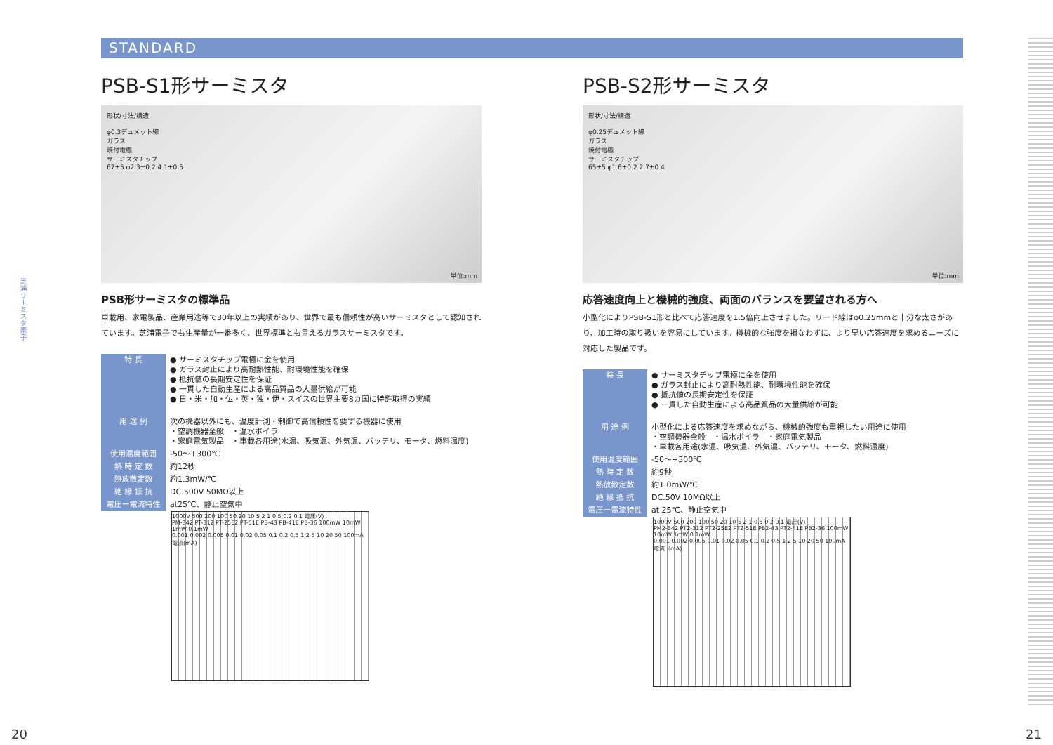STANDARD
芝浦サーミスタ素子
PSB-S1形サーミスタ
形状/寸法/構造
φ0.3デュメット線
ガラス
焼付電極
サーミスタチップ
67±5 φ2.3±0.2 4.1±0.5
単位:mm
PSB形サーミスタの標準品
車載用、家電製品、産業用途等で30年以上の実績があり、世界で最も信頼性が高いサーミスタとして認知されています。芝浦電子でも生産量が一番多く、世界標準とも言えるガラスサーミスタです。
| 特 長 | ● サーミスタチップ電極に金を使用 ● ガラス封止により高耐熱性能、耐環境性能を確保 ● 抵抗値の長期安定性を保証 ● 一貫した自動生産による高品質品の大量供給が可能 ● 日・米・加・仏・英・独・伊・スイスの世界主要8カ国に特許取得の実績 |
| 用 途 例 | 次の機器以外にも、温度計測・制御で高信頼性を要する機器に使用 ・空調機器全般 ・温水ボイラ ・家庭電気製品 ・車載各用途(水温、吸気温、外気温、バッテリ、モータ、燃料温度) |
| 使用温度範囲 | -50～+300℃ |
| 熱 時 定 数 | 約12秒 |
| 熱放散定数 | 約1.3mW/℃ |
| 絶 縁 抵 抗 | DC.500V 50MΩ以上 |
| 電圧ー電流特性 | at25℃、静止空気中 |
1000V 500 200 100 50 20 10 5 2 1 0.5 0.2 0.1 電圧(V)
PM-342 PT-312 PT-25E2 PT-51E PB-43 PB-41E PB-36 100mW 10mW 1mW 0.1mW
0.001 0.002 0.005 0.01 0.02 0.05 0.1 0.2 0.5 1 2 5 10 20 50 100mA 電流(mA)
PSB-S2形サーミスタ
形状/寸法/構造
φ0.25デュメット線
ガラス
焼付電極
サーミスタチップ
65±5 φ1.6±0.2 2.7±0.4
単位:mm
応答速度向上と機械的強度、両面のバランスを要望される方へ
小型化によりPSB-S1形と比べて応答速度を1.5倍向上させました。リード線はφ0.25mmと十分な太さがあり、加工時の取り扱いを容易にしています。機械的な強度を損なわずに、より早い応答速度を求めるニーズに対応した製品です。
| 特 長 | ● サーミスタチップ電極に金を使用 ● ガラス封止により高耐熱性能、耐環境性能を確保 ● 抵抗値の長期安定性を保証 ● 一貫した自動生産による高品質品の大量供給が可能 |
| 用 途 例 | 小型化による応答速度を求めながら、機械的強度も重視したい用途に使用 ・空調機器全般 ・温水ボイラ ・家庭電気製品 ・車載各用途(水温、吸気温、外気温、バッテリ、モータ、燃料温度) |
| 使用温度範囲 | -50～+300℃ |
| 熱 時 定 数 | 約9秒 |
| 熱放散定数 | 約1.0mW/℃ |
| 絶 縁 抵 抗 | DC.50V 10MΩ以上 |
| 電圧ー電流特性 | at 25℃、静止空気中 |
1000V 500 200 100 50 20 10 5 2 1 0.5 0.2 0.1 電圧(V)
PM2-342 PT2-312 PT2-25E2 PT2-51E PB2-43 PT2-41E PB2-36 100mW 10mW 1mW 0.1mW
0.001 0.002 0.005 0.01 0.02 0.05 0.1 0.2 0.5 1 2 5 10 20 50 100mA 電流（mA)
20 21